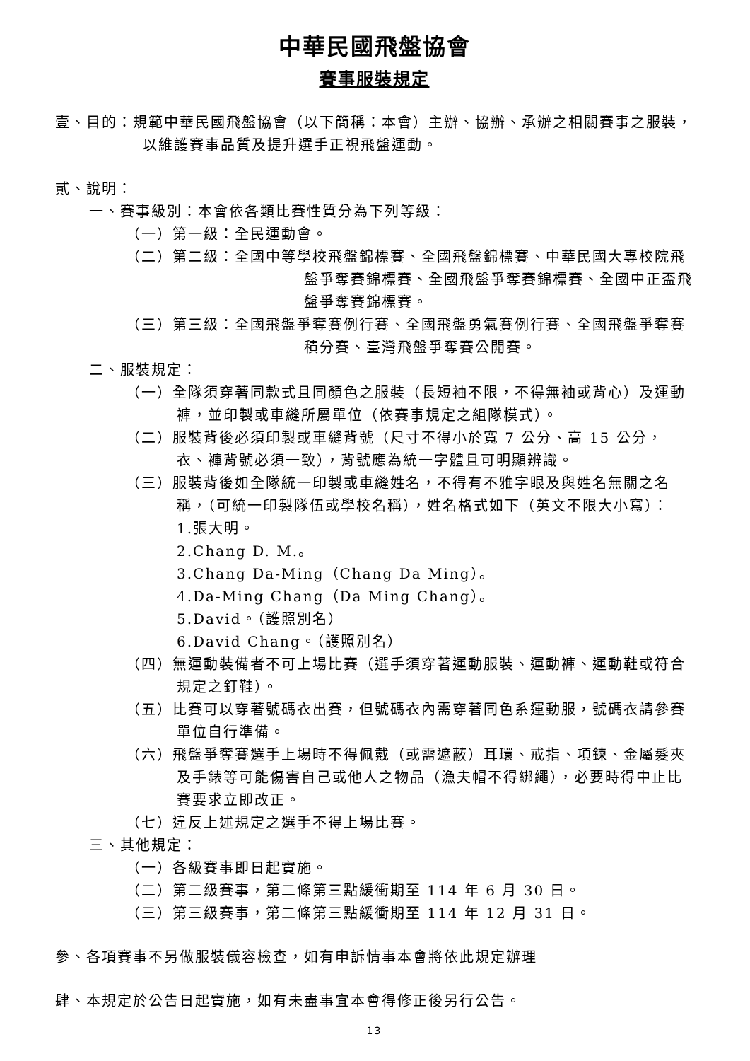中華民國飛盤協會
賽事服裝規定
壹、目的：規範中華民國飛盤協會（以下簡稱：本會）主辦、協辦、承辦之相關賽事之服裝，以維護賽事品質及提升選手正視飛盤運動。
貳、說明：
一、賽事級別：本會依各類比賽性質分為下列等級：
（一）第一級：全民運動會。
（二）第二級：全國中等學校飛盤錦標賽、全國飛盤錦標賽、中華民國大專校院飛盤爭奪賽錦標賽、全國飛盤爭奪賽錦標賽、全國中正盃飛盤爭奪賽錦標賽。
（三）第三級：全國飛盤爭奪賽例行賽、全國飛盤勇氣賽例行賽、全國飛盤爭奪賽積分賽、臺灣飛盤爭奪賽公開賽。
二、服裝規定：
（一）全隊須穿著同款式且同顏色之服裝（長短袖不限，不得無袖或背心）及運動褲，並印製或車縫所屬單位（依賽事規定之組隊模式）。
（二）服裝背後必須印製或車縫背號（尺寸不得小於寬 7 公分、高 15 公分，衣、褲背號必須一致），背號應為統一字體且可明顯辨識。
（三）服裝背後如全隊統一印製或車縫姓名，不得有不雅字眼及與姓名無關之名稱，（可統一印製隊伍或學校名稱），姓名格式如下（英文不限大小寫）：
1.張大明。
2.Chang D. M.。
3.Chang Da-Ming（Chang Da Ming）。
4.Da-Ming Chang（Da Ming Chang）。
5.David。（護照別名）
6.David Chang。（護照別名）
（四）無運動裝備者不可上場比賽（選手須穿著運動服裝、運動褲、運動鞋或符合規定之釘鞋）。
（五）比賽可以穿著號碼衣出賽，但號碼衣內需穿著同色系運動服，號碼衣請參賽單位自行準備。
（六）飛盤爭奪賽選手上場時不得佩戴（或需遮蔽）耳環、戒指、項鍊、金屬髮夾及手錶等可能傷害自己或他人之物品（漁夫帽不得綁繩），必要時得中止比賽要求立即改正。
（七）違反上述規定之選手不得上場比賽。
三、其他規定：
（一）各級賽事即日起實施。
（二）第二級賽事，第二條第三點緩衝期至 114 年 6 月 30 日。
（三）第三級賽事，第二條第三點緩衝期至 114 年 12 月 31 日。
參、各項賽事不另做服裝儀容檢查，如有申訴情事本會將依此規定辦理
肆、本規定於公告日起實施，如有未盡事宜本會得修正後另行公告。
13